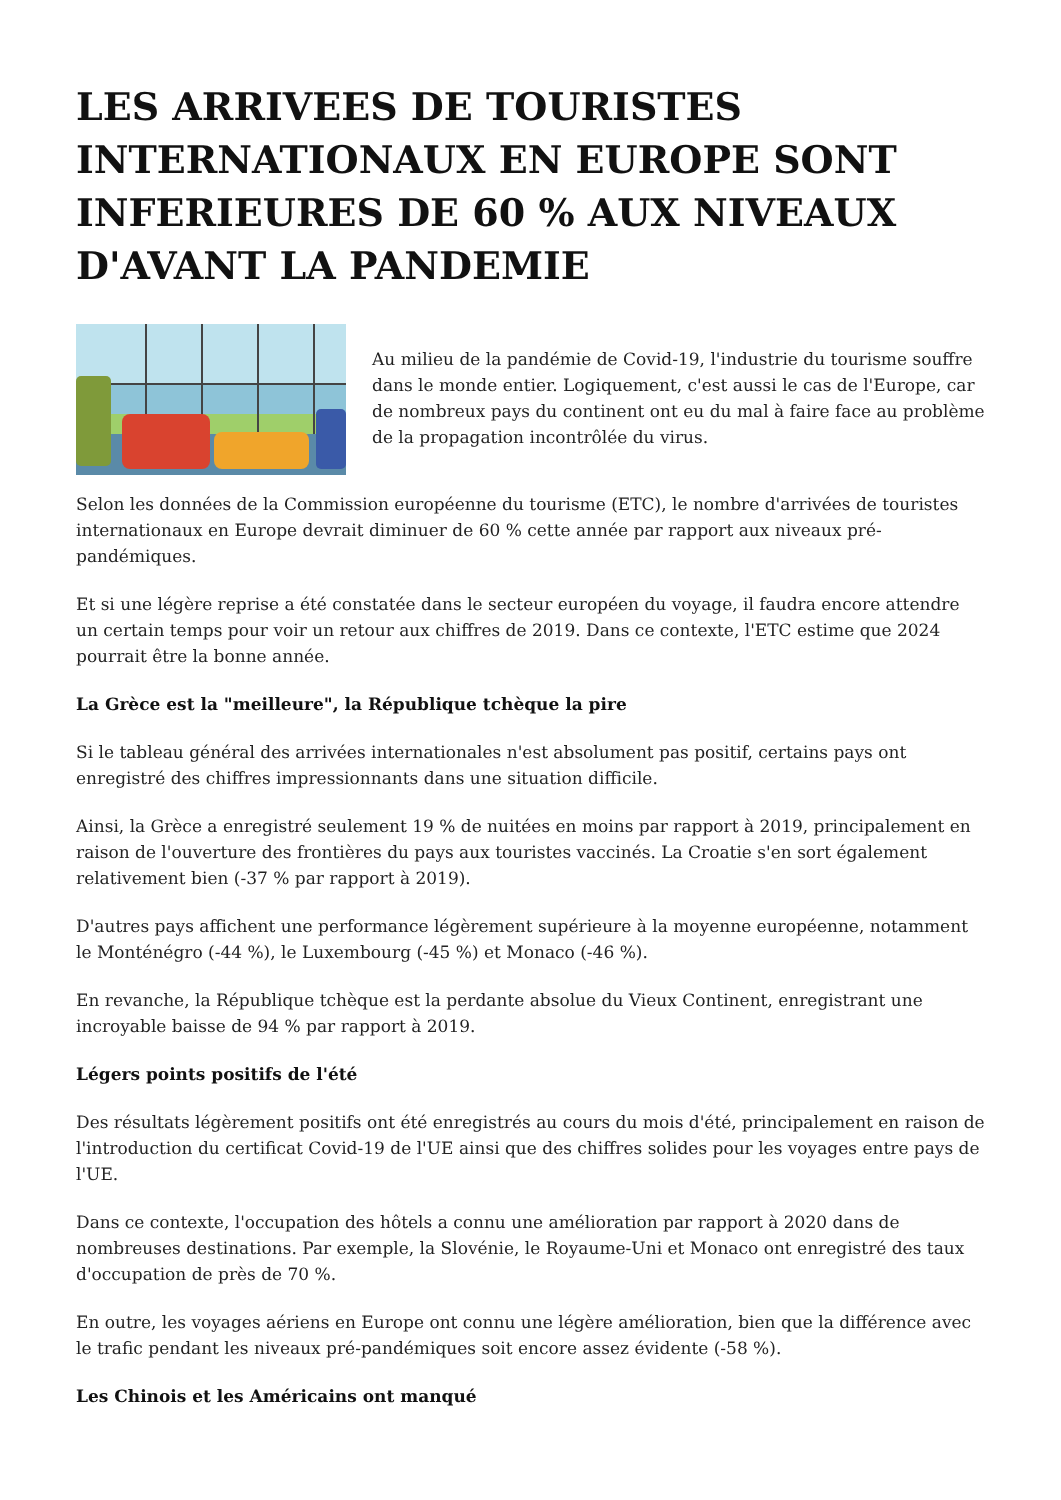LES ARRIVEES DE TOURISTES INTERNATIONAUX EN EUROPE SONT INFERIEURES DE 60 % AUX NIVEAUX D'AVANT LA PANDEMIE
Au milieu de la pandémie de Covid-19, l'industrie du tourisme souffre dans le monde entier. Logiquement, c'est aussi le cas de l'Europe, car de nombreux pays du continent ont eu du mal à faire face au problème de la propagation incontrôlée du virus.
Selon les données de la Commission européenne du tourisme (ETC), le nombre d'arrivées de touristes internationaux en Europe devrait diminuer de 60 % cette année par rapport aux niveaux pré-pandémiques.
Et si une légère reprise a été constatée dans le secteur européen du voyage, il faudra encore attendre un certain temps pour voir un retour aux chiffres de 2019. Dans ce contexte, l'ETC estime que 2024 pourrait être la bonne année.
La Grèce est la "meilleure", la République tchèque la pire
Si le tableau général des arrivées internationales n'est absolument pas positif, certains pays ont enregistré des chiffres impressionnants dans une situation difficile.
Ainsi, la Grèce a enregistré seulement 19 % de nuitées en moins par rapport à 2019, principalement en raison de l'ouverture des frontières du pays aux touristes vaccinés. La Croatie s'en sort également relativement bien (-37 % par rapport à 2019).
D'autres pays affichent une performance légèrement supérieure à la moyenne européenne, notamment le Monténégro (-44 %), le Luxembourg (-45 %) et Monaco (-46 %).
En revanche, la République tchèque est la perdante absolue du Vieux Continent, enregistrant une incroyable baisse de 94 % par rapport à 2019.
Légers points positifs de l'été
Des résultats légèrement positifs ont été enregistrés au cours du mois d'été, principalement en raison de l'introduction du certificat Covid-19 de l'UE ainsi que des chiffres solides pour les voyages entre pays de l'UE.
Dans ce contexte, l'occupation des hôtels a connu une amélioration par rapport à 2020 dans de nombreuses destinations. Par exemple, la Slovénie, le Royaume-Uni et Monaco ont enregistré des taux d'occupation de près de 70 %.
En outre, les voyages aériens en Europe ont connu une légère amélioration, bien que la différence avec le trafic pendant les niveaux pré-pandémiques soit encore assez évidente (-58 %).
Les Chinois et les Américains ont manqué